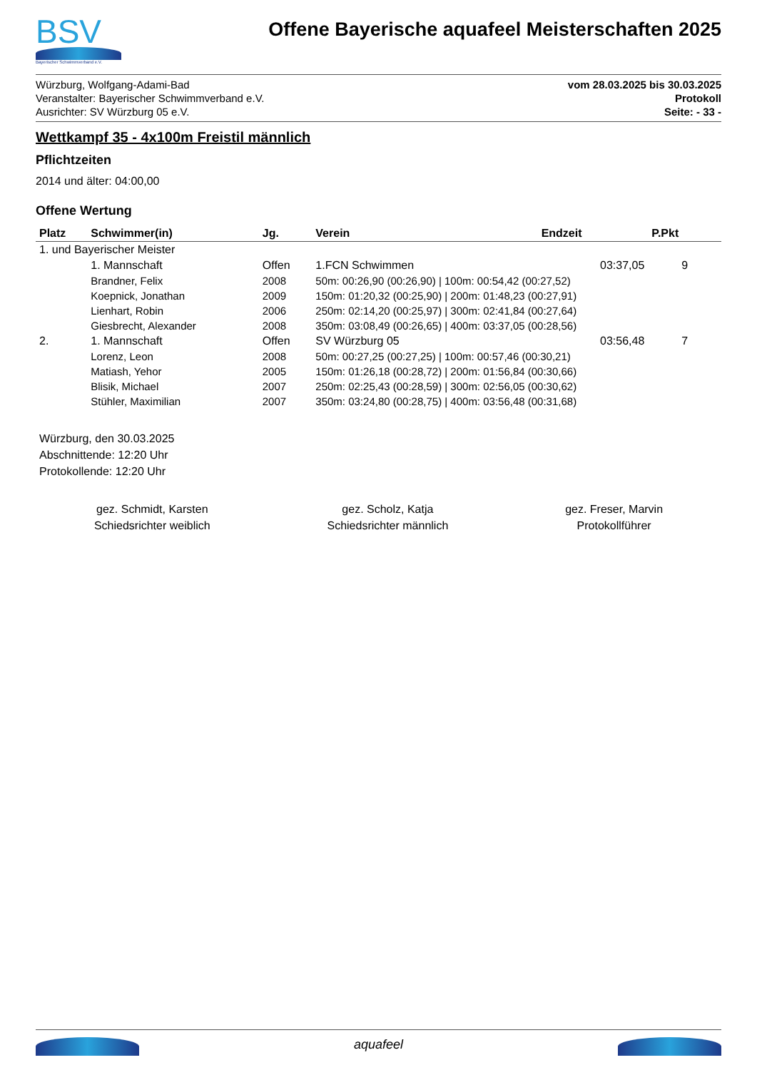BSV
Bayerischer Schwimmverband e.V.
Offene Bayerische aquafeel Meisterschaften 2025
Würzburg, Wolfgang-Adami-Bad
Veranstalter: Bayerischer Schwimmverband e.V.
Ausrichter: SV Würzburg 05 e.V.
vom 28.03.2025 bis 30.03.2025
Protokoll
Seite: - 33 -
Wettkampf 35 - 4x100m Freistil männlich
Pflichtzeiten
2014 und älter: 04:00,00
Offene Wertung
| Platz | Schwimmer(in) | Jg. | Verein | Endzeit | P.Pkt |
| --- | --- | --- | --- | --- | --- |
| 1. und Bayerischer Meister | | | | | |
| | 1. Mannschaft | Offen | 1.FCN Schwimmen | 03:37,05 | 9 |
| | Brandner, Felix | 2008 | 50m: 00:26,90 (00:26,90) / 100m: 00:54,42 (00:27,52) | | |
| | Koepnick, Jonathan | 2009 | 150m: 01:20,32 (00:25,90) / 200m: 01:48,23 (00:27,91) | | |
| | Lienhart, Robin | 2006 | 250m: 02:14,20 (00:25,97) / 300m: 02:41,84 (00:27,64) | | |
| | Giesbrecht, Alexander | 2008 | 350m: 03:08,49 (00:26,65) / 400m: 03:37,05 (00:28,56) | | |
| 2. | 1. Mannschaft | Offen | SV Würzburg 05 | 03:56,48 | 7 |
| | Lorenz, Leon | 2008 | 50m: 00:27,25 (00:27,25) / 100m: 00:57,46 (00:30,21) | | |
| | Matiash, Yehor | 2005 | 150m: 01:26,18 (00:28,72) / 200m: 01:56,84 (00:30,66) | | |
| | Blisik, Michael | 2007 | 250m: 02:25,43 (00:28,59) / 300m: 02:56,05 (00:30,62) | | |
| | Stühler, Maximilian | 2007 | 350m: 03:24,80 (00:28,75) / 400m: 03:56,48 (00:31,68) | | |
Würzburg, den 30.03.2025
Abschnittende: 12:20 Uhr
Protokollende: 12:20 Uhr
gez. Schmidt, Karsten
Schiedsrichter weiblich
gez. Scholz, Katja
Schiedsrichter männlich
gez. Freser, Marvin
Protokollführer
aquafeel